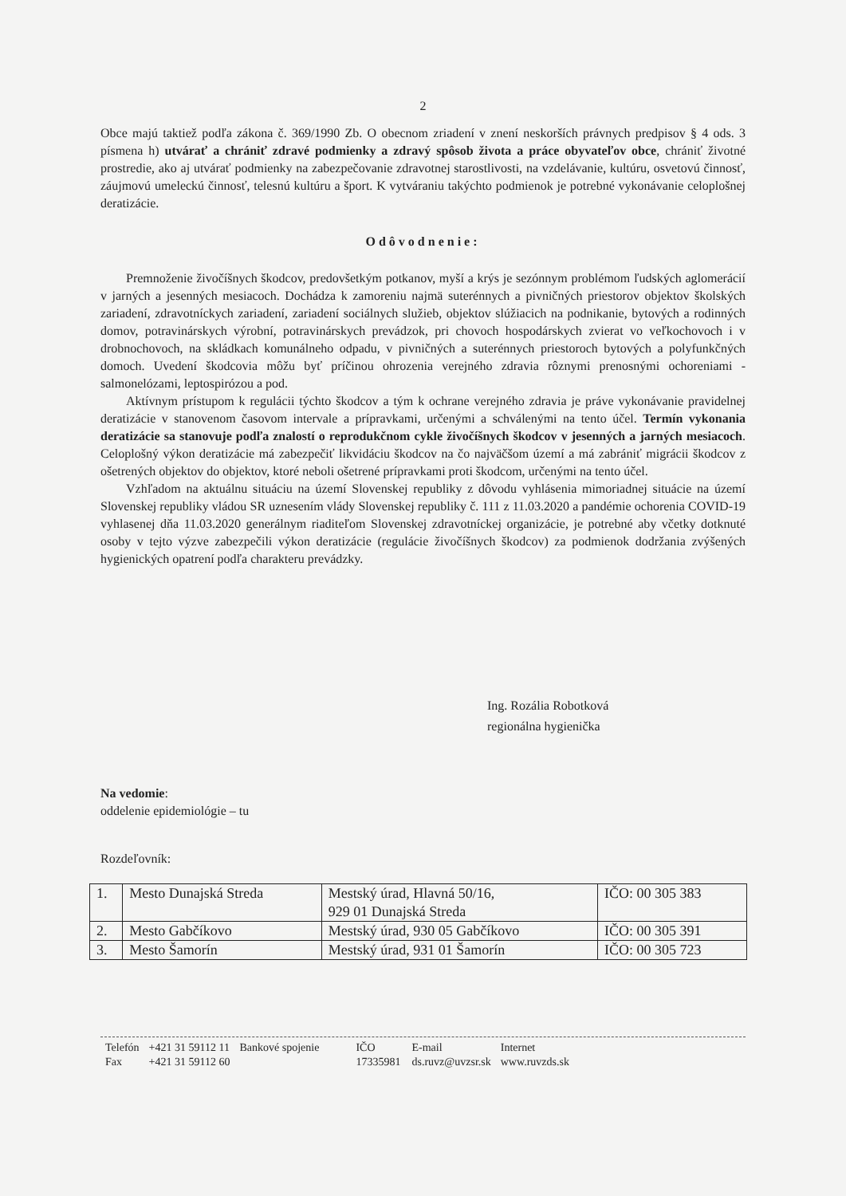2
Obce majú taktiež podľa zákona č. 369/1990 Zb. O obecnom zriadení v znení neskorších právnych predpisov § 4 ods. 3 písmena h) utvárať a chrániť zdravé podmienky a zdravý spôsob života a práce obyvateľov obce, chrániť životné prostredie, ako aj utvárať podmienky na zabezpečovanie zdravotnej starostlivosti, na vzdelávanie, kultúru, osvetovú činnosť, záujmovú umeleckú činnosť, telesnú kultúru a šport. K vytváraniu takýchto podmienok je potrebné vykonávanie celoplošnej deratizácie.
Odôvodnenie:
Premnoženie živočíšnych škodcov, predovšetkým potkanov, myší a krýs je sezónnym problémom ľudských aglomerácií v jarných a jesenných mesiacoch. Dochádza k zamoreniu najmä suterénnych a pivničných priestorov objektov školských zariadení, zdravotníckych zariadení, zariadení sociálnych služieb, objektov slúžiacich na podnikanie, bytových a rodinných domov, potravinárskych výrobní, potravinárskych prevádzok, pri chovoch hospodárskych zvierat vo veľkochovoch i v drobnochovoch, na skládkach komunálneho odpadu, v pivničných a suterénnych priestoroch bytových a polyfunkčných domoch. Uvedení škodcovia môžu byť príčinou ohrozenia verejného zdravia rôznymi prenosnými ochoreniami - salmonelózami, leptospirózou a pod.
Aktívnym prístupom k regulácii týchto škodcov a tým k ochrane verejného zdravia je práve vykonávanie pravidelnej deratizácie v stanovenom časovom intervale a prípravkami, určenými a schválenými na tento účel. Termín vykonania deratizácie sa stanovuje podľa znalostí o reprodukčnom cykle živočíšnych škodcov v jesenných a jarných mesiacoch. Celoplošný výkon deratizácie má zabezpečiť likvidáciu škodcov na čo najväčšom území a má zabrániť migrácii škodcov z ošetrených objektov do objektov, ktoré neboli ošetrené prípravkami proti škodcom, určenými na tento účel.
Vzhľadom na aktuálnu situáciu na území Slovenskej republiky z dôvodu vyhlásenia mimoriadnej situácie na území Slovenskej republiky vládou SR uznesením vlády Slovenskej republiky č. 111 z 11.03.2020 a pandémie ochorenia COVID-19 vyhlasenej dňa 11.03.2020 generálnym riaditeľom Slovenskej zdravotníckej organizácie, je potrebné aby včetky dotknuté osoby v tejto výzve zabezpečili výkon deratizácie (regulácie živočíšnych škodcov) za podmienok dodržania zvýšených hygienických opatrení podľa charakteru prevádzky.
Ing. Rozália Robotková
regionálna hygienička
Na vedomie:
oddelenie epidemiológie – tu
Rozdeľovník:
| 1. | Mesto Dunajská Streda | Mestský úrad, Hlavná 50/16, 929 01 Dunajská Streda | IČO: 00 305 383 |
| 2. | Mesto Gabčíkovo | Mestský úrad, 930 05 Gabčíkovo | IČO: 00 305 391 |
| 3. | Mesto Šamorín | Mestský úrad, 931 01 Šamorín | IČO: 00 305 723 |
| Telefón | +421 31 59112 11 | Bankové spojenie | IČO | E-mail | Internet |
| Fax | +421 31 59112 60 | | 17335981 | ds.ruvz@uvzsr.sk | www.ruvzds.sk |